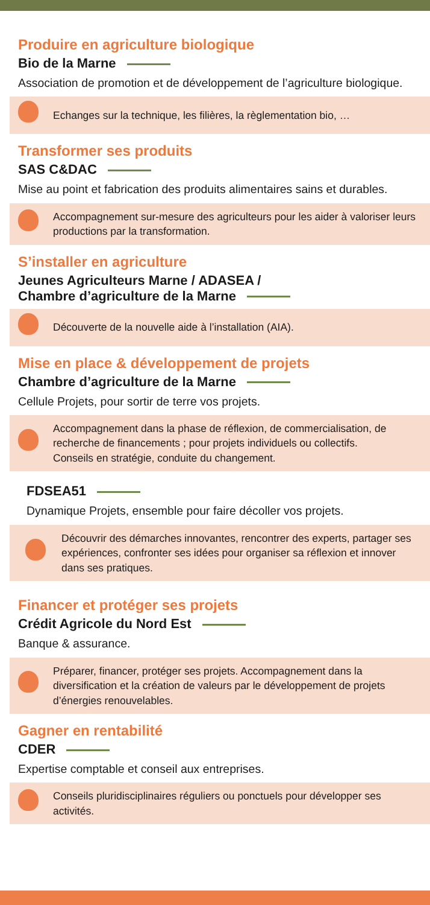Produire en agriculture biologique
Bio de la Marne
Association de promotion et de développement de l’agriculture biologique.
Echanges sur la technique, les filières, la règlementation bio, …
Transformer ses produits
SAS C&DAC
Mise au point et fabrication des produits alimentaires sains et durables.
Accompagnement sur-mesure des agriculteurs pour les aider à valoriser leurs productions par la transformation.
S’installer en agriculture
Jeunes Agriculteurs Marne / ADASEA /
Chambre d’agriculture de la Marne
Découverte de la nouvelle aide à l’installation (AIA).
Mise en place & développement de projets
Chambre d’agriculture de la Marne
Cellule Projets, pour sortir de terre vos projets.
Accompagnement dans la phase de réflexion, de commercialisation, de recherche de financements ; pour projets individuels ou collectifs.
Conseils en stratégie, conduite du changement.
FDSEA51
Dynamique Projets, ensemble pour faire décoller vos projets.
Découvrir des démarches innovantes, rencontrer des experts, partager ses expériences, confronter ses idées pour organiser sa réflexion et innover dans ses pratiques.
Financer et protéger ses projets
Crédit Agricole du Nord Est
Banque & assurance.
Préparer, financer, protéger ses projets. Accompagnement dans la diversification et la création de valeurs par le développement de projets d’énergies renouvelables.
Gagner en rentabilité
CDER
Expertise comptable et conseil aux entreprises.
Conseils pluridisciplinaires réguliers ou ponctuels pour développer ses activités.